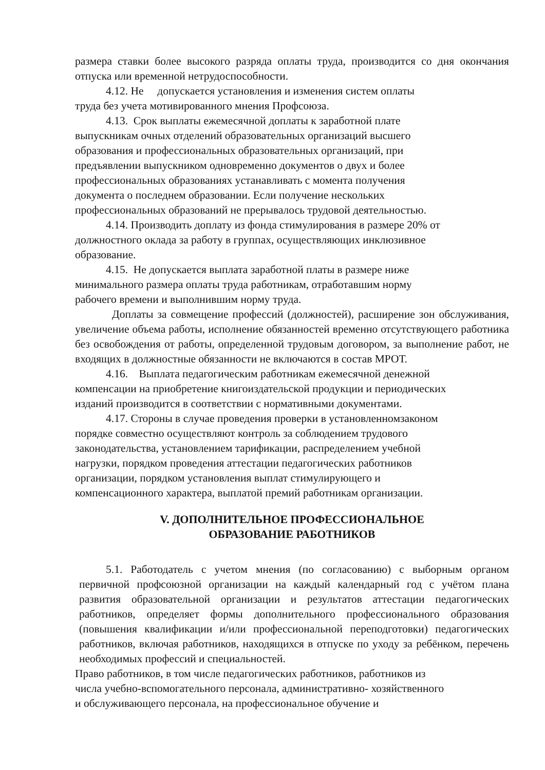размера ставки более высокого разряда оплаты труда, производится со дня окончания отпуска или временной нетрудоспособности.
4.12. Не допускается установления и изменения систем оплаты
труда без учета мотивированного мнения Профсоюза.
4.13. Срок выплаты ежемесячной доплаты к заработной плате
выпускникам очных отделений образовательных организаций высшего
образования и профессиональных образовательных организаций, при
предъявлении выпускником одновременно документов о двух и более
профессиональных образованиях устанавливать с момента получения
документа о последнем образовании. Если получение нескольких
профессиональных образований не прерывалось трудовой деятельностью.
4.14. Производить доплату из фонда стимулирования в размере 20% от
должностного оклада за работу в группах, осуществляющих инклюзивное
образование.
4.15. Не допускается выплата заработной платы в размере ниже
минимального размера оплаты труда работникам, отработавшим норму
рабочего времени и выполнившим норму труда.
Доплаты за совмещение профессий (должностей), расширение зон обслуживания, увеличение объема работы, исполнение обязанностей временно отсутствующего работника без освобождения от работы, определенной трудовым договором, за выполнение работ, не входящих в должностные обязанности не включаются в состав МРОТ.
4.16. Выплата педагогическим работникам ежемесячной денежной
компенсации на приобретение книгоиздательской продукции и периодических
изданий производится в соответствии с нормативными документами.
4.17. Стороны в случае проведения проверки в установленномзаконом
порядке совместно осуществляют контроль за соблюдением трудового
законодательства, установлением тарификации, распределением учебной
нагрузки, порядком проведения аттестации педагогических работников
организации, порядком установления выплат стимулирующего и
компенсационного характера, выплатой премий работникам организации.
V. ДОПОЛНИТЕЛЬНОЕ ПРОФЕССИОНАЛЬНОЕ
ОБРАЗОВАНИЕ РАБОТНИКОВ
5.1. Работодатель с учетом мнения (по согласованию) с выборным органом первичной профсоюзной организации на каждый календарный год с учётом плана развития образовательной организации и результатов аттестации педагогических работников, определяет формы дополнительного профессионального образования (повышения квалификации и/или профессиональной переподготовки) педагогических работников, включая работников, находящихся в отпуске по уходу за ребёнком, перечень необходимых профессий и специальностей.
Право работников, в том числе педагогических работников, работников из
числа учебно-вспомогательного персонала, административно- хозяйственного
и обслуживающего персонала, на профессиональное обучение и